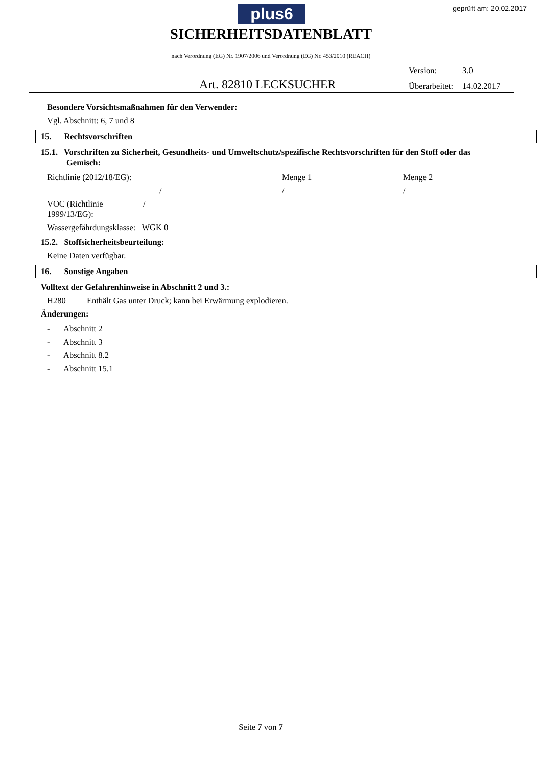geprüft am: 20.02.2017 plus6
SICHERHEITSDATENBLATT
nach Verordnung (EG) Nr. 1907/2006 und Verordnung (EG) Nr. 453/2010 (REACH)
Version: 3.0
Überarbeitet: 14.02.2017
Art. 82810 LECKSUCHER
Besondere Vorsichtsmaßnahmen für den Verwender:
Vgl. Abschnitt: 6, 7 und 8
15. Rechtsvorschriften
15.1. Vorschriften zu Sicherheit, Gesundheits- und Umweltschutz/spezifische Rechtsvorschriften für den Stoff oder das Gemisch:
| Richtlinie (2012/18/EG): | Menge 1 | Menge 2 |
| / | / | / |
| VOC (Richtlinie / 1999/13/EG): | | |
| Wassergefährdungsklasse: WGK 0 | | |
15.2. Stoffsicherheitsbeurteilung:
Keine Daten verfügbar.
16. Sonstige Angaben
Volltext der Gefahrenhinweise in Abschnitt 2 und 3.:
H280 Enthält Gas unter Druck; kann bei Erwärmung explodieren.
Änderungen:
| - | Abschnitt 2 |
| - | Abschnitt 3 |
| - | Abschnitt 8.2 |
| - | Abschnitt 15.1 |
Seite 7 von 7